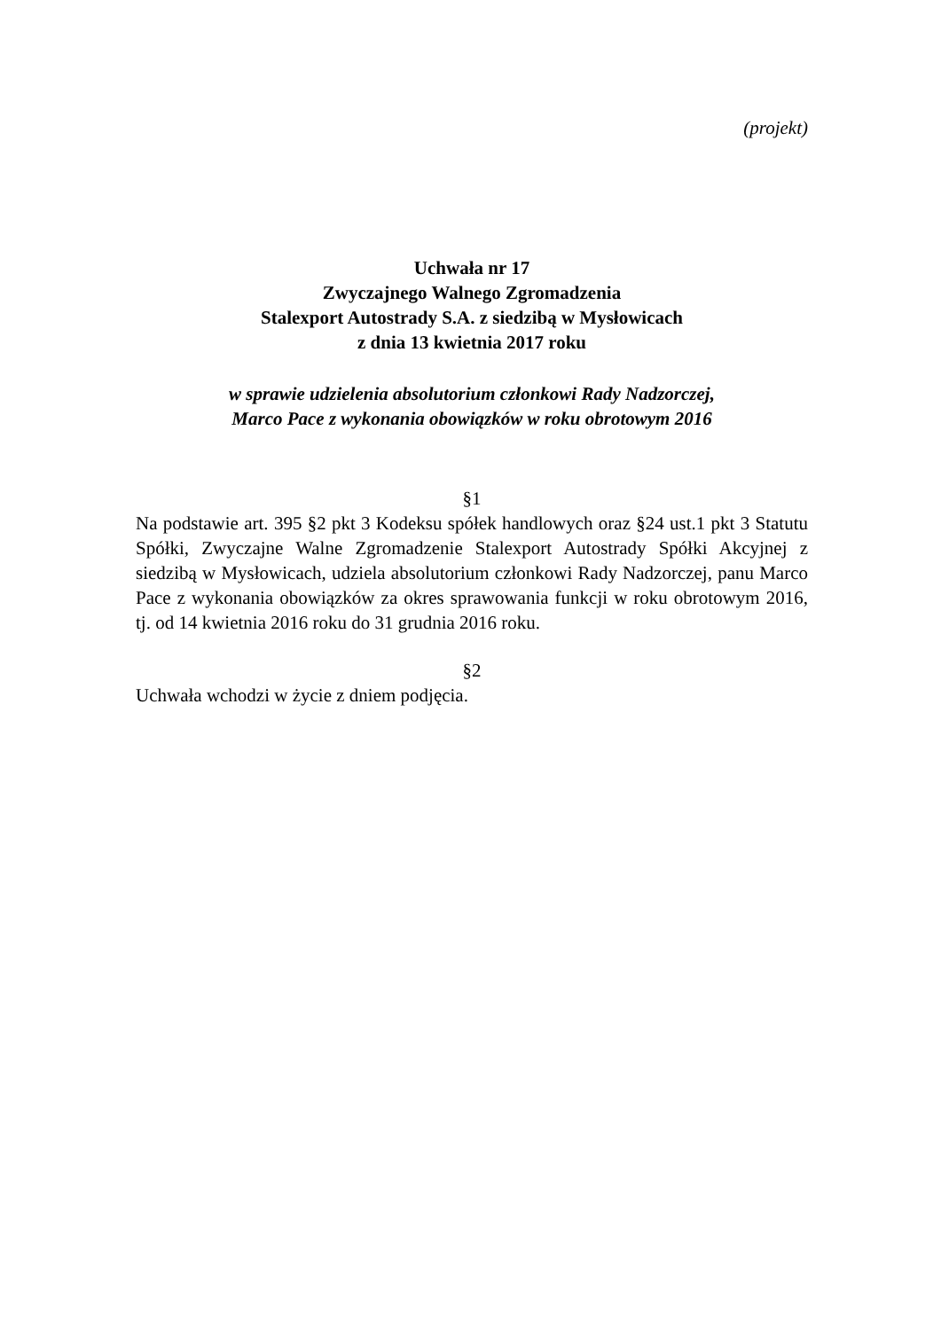(projekt)
Uchwała nr 17
Zwyczajnego Walnego Zgromadzenia
Stalexport Autostrady S.A. z siedzibą w Mysłowicach
z dnia 13 kwietnia 2017 roku
w sprawie udzielenia absolutorium członkowi Rady Nadzorczej,
Marco Pace z wykonania obowiązków w roku obrotowym 2016
§1
Na podstawie art. 395 §2 pkt 3 Kodeksu spółek handlowych oraz §24 ust.1 pkt 3 Statutu Spółki, Zwyczajne Walne Zgromadzenie Stalexport Autostrady Spółki Akcyjnej z siedzibą w Mysłowicach, udziela absolutorium członkowi Rady Nadzorczej, panu Marco Pace z wykonania obowiązków za okres sprawowania funkcji w roku obrotowym 2016, tj. od 14 kwietnia 2016 roku do 31 grudnia 2016 roku.
§2
Uchwała wchodzi w życie z dniem podjęcia.